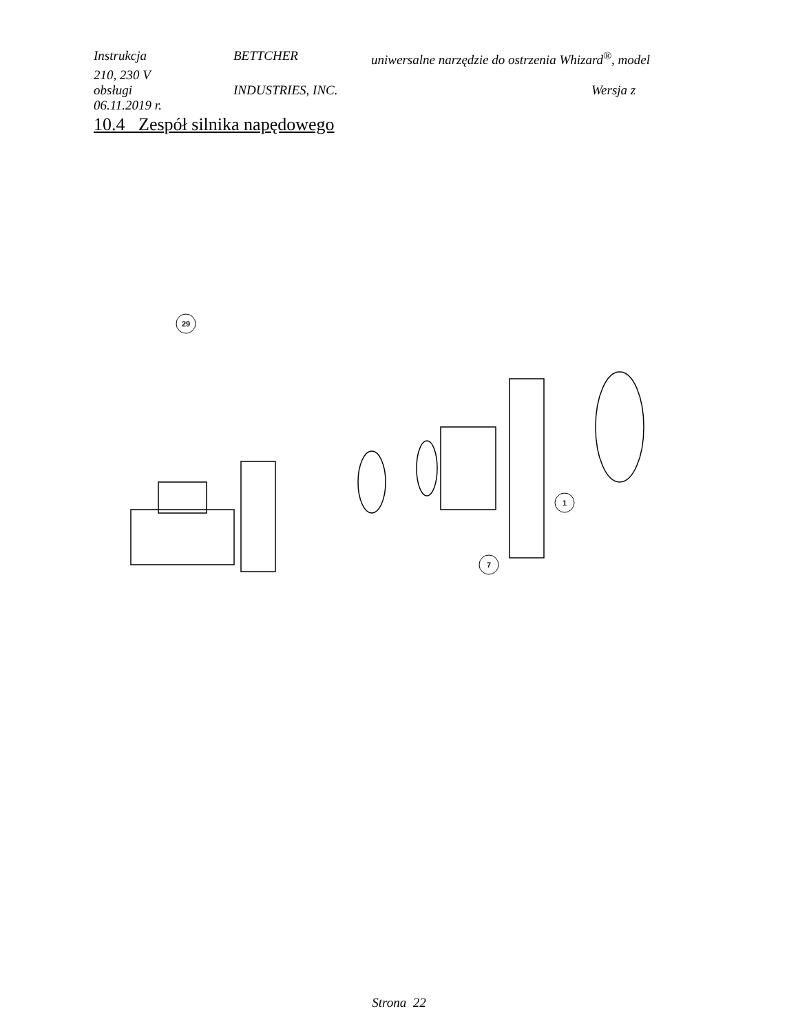Instrukcja BETTCHER uniwersalne narzędzie do ostrzenia Whizard<sup>®</sup>, model
210, 230 V
obsługi INDUSTRIES, INC. Wersja z
06.11.2019 r.
10.4 Zespół silnika napędowego
29
1
7
Strona 22